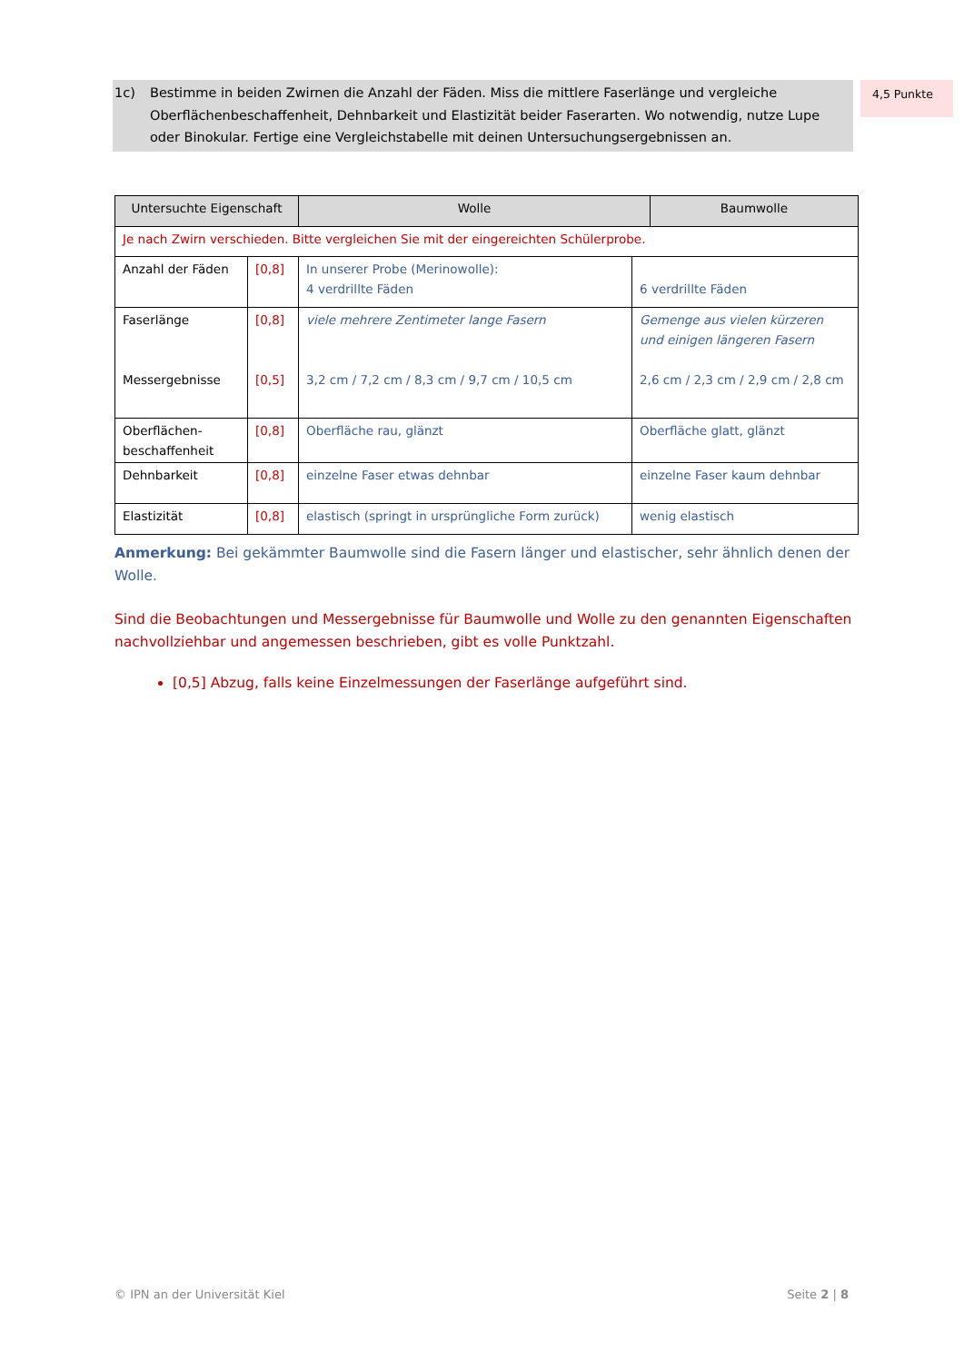1c) Bestimme in beiden Zwirnen die Anzahl der Fäden. Miss die mittlere Faserlänge und vergleiche Oberflächenbeschaffenheit, Dehnbarkeit und Elastizität beider Faserarten. Wo notwendig, nutze Lupe oder Binokular. Fertige eine Vergleichstabelle mit deinen Untersuchungsergebnissen an.
4,5 Punkte
| Untersuchte Eigenschaft | | Wolle | | Baumwolle |
| --- | --- | --- | --- | --- |
| Je nach Zwirn verschieden. Bitte vergleichen Sie mit der eingereichten Schülerprobe. | | | | |
| Anzahl der Fäden | [0,8] | In unserer Probe (Merinowolle): 4 verdrillte Fäden | 6 verdrillte Fäden | |
| Faserlänge Messergebnisse | [0,8] [0,5] | viele mehrere Zentimeter lange Fasern 3,2 cm / 7,2 cm / 8,3 cm / 9,7 cm / 10,5 cm | Gemenge aus vielen kürzeren und einigen längeren Fasern 2,6 cm / 2,3 cm / 2,9 cm / 2,8 cm | |
| Oberflächen-beschaffenheit | [0,8] | Oberfläche rau, glänzt | Oberfläche glatt, glänzt | |
| Dehnbarkeit | [0,8] | einzelne Faser etwas dehnbar | einzelne Faser kaum dehnbar | |
| Elastizität | [0,8] | elastisch (springt in ursprüngliche Form zurück) | wenig elastisch | |
Anmerkung: Bei gekämmter Baumwolle sind die Fasern länger und elastischer, sehr ähnlich denen der Wolle.
Sind die Beobachtungen und Messergebnisse für Baumwolle und Wolle zu den genannten Eigenschaften nachvollziehbar und angemessen beschrieben, gibt es volle Punktzahl.
[0,5] Abzug, falls keine Einzelmessungen der Faserlänge aufgeführt sind.
© IPN an der Universität Kiel Seite 2 | 8